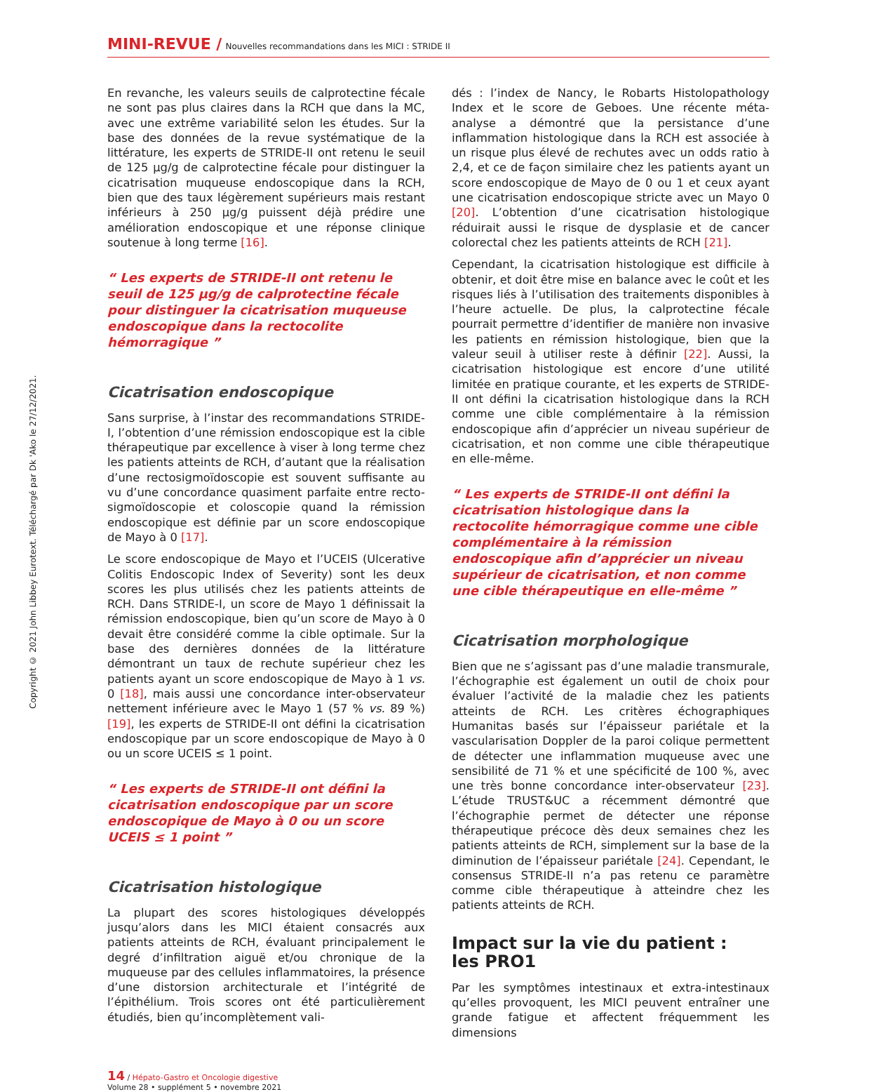Copyright © 2021 John Libbey Eurotext. Téléchargé par Dk 'Ako le 27/12/2021.
MINI-REVUE / Nouvelles recommandations dans les MICI : STRIDE II
En revanche, les valeurs seuils de calprotectine fécale ne sont pas plus claires dans la RCH que dans la MC, avec une extrême variabilité selon les études. Sur la base des données de la revue systématique de la littérature, les experts de STRIDE-II ont retenu le seuil de 125 µg/g de calprotectine fécale pour distinguer la cicatrisation muqueuse endoscopique dans la RCH, bien que des taux légèrement supérieurs mais restant inférieurs à 250 µg/g puissent déjà prédire une amélioration endoscopique et une réponse clinique soutenue à long terme [16].
“ Les experts de STRIDE-II ont retenu le seuil de 125 µg/g de calprotectine fécale pour distinguer la cicatrisation muqueuse endoscopique dans la rectocolite hémorragique ”
Cicatrisation endoscopique
Sans surprise, à l’instar des recommandations STRIDE-I, l’obtention d’une rémission endoscopique est la cible thérapeutique par excellence à viser à long terme chez les patients atteints de RCH, d’autant que la réalisation d’une rectosigmoïdoscopie est souvent suffisante au vu d’une concordance quasiment parfaite entre recto-sigmoïdoscopie et coloscopie quand la rémission endoscopique est définie par un score endoscopique de Mayo à 0 [17].
Le score endoscopique de Mayo et l’UCEIS (Ulcerative Colitis Endoscopic Index of Severity) sont les deux scores les plus utilisés chez les patients atteints de RCH. Dans STRIDE-I, un score de Mayo 1 définissait la rémission endoscopique, bien qu’un score de Mayo à 0 devait être considéré comme la cible optimale. Sur la base des dernières données de la littérature démontrant un taux de rechute supérieur chez les patients ayant un score endoscopique de Mayo à 1 vs. 0 [18], mais aussi une concordance inter-observateur nettement inférieure avec le Mayo 1 (57 % vs. 89 %) [19], les experts de STRIDE-II ont défini la cicatrisation endoscopique par un score endoscopique de Mayo à 0 ou un score UCEIS ≤ 1 point.
“ Les experts de STRIDE-II ont défini la cicatrisation endoscopique par un score endoscopique de Mayo à 0 ou un score UCEIS ≤ 1 point ”
Cicatrisation histologique
La plupart des scores histologiques développés jusqu’alors dans les MICI étaient consacrés aux patients atteints de RCH, évaluant principalement le degré d’infiltration aiguë et/ou chronique de la muqueuse par des cellules inflammatoires, la présence d’une distorsion architecturale et l’intégrité de l’épithélium. Trois scores ont été particulièrement étudiés, bien qu’incomplètement vali-
dés : l’index de Nancy, le Robarts Histolopathology Index et le score de Geboes. Une récente méta-analyse a démontré que la persistance d’une inflammation histologique dans la RCH est associée à un risque plus élevé de rechutes avec un odds ratio à 2,4, et ce de façon similaire chez les patients ayant un score endoscopique de Mayo de 0 ou 1 et ceux ayant une cicatrisation endoscopique stricte avec un Mayo 0 [20]. L’obtention d’une cicatrisation histologique réduirait aussi le risque de dysplasie et de cancer colorectal chez les patients atteints de RCH [21].
Cependant, la cicatrisation histologique est difficile à obtenir, et doit être mise en balance avec le coût et les risques liés à l’utilisation des traitements disponibles à l’heure actuelle. De plus, la calprotectine fécale pourrait permettre d’identifier de manière non invasive les patients en rémission histologique, bien que la valeur seuil à utiliser reste à définir [22]. Aussi, la cicatrisation histologique est encore d’une utilité limitée en pratique courante, et les experts de STRIDE-II ont défini la cicatrisation histologique dans la RCH comme une cible complémentaire à la rémission endoscopique afin d’apprécier un niveau supérieur de cicatrisation, et non comme une cible thérapeutique en elle-même.
“ Les experts de STRIDE-II ont défini la cicatrisation histologique dans la rectocolite hémorragique comme une cible complémentaire à la rémission endoscopique afin d’apprécier un niveau supérieur de cicatrisation, et non comme une cible thérapeutique en elle-même ”
Cicatrisation morphologique
Bien que ne s’agissant pas d’une maladie transmurale, l’échographie est également un outil de choix pour évaluer l’activité de la maladie chez les patients atteints de RCH. Les critères échographiques Humanitas basés sur l’épaisseur pariétale et la vascularisation Doppler de la paroi colique permettent de détecter une inflammation muqueuse avec une sensibilité de 71 % et une spécificité de 100 %, avec une très bonne concordance inter-observateur [23]. L’étude TRUST&UC a récemment démontré que l’échographie permet de détecter une réponse thérapeutique précoce dès deux semaines chez les patients atteints de RCH, simplement sur la base de la diminution de l’épaisseur pariétale [24]. Cependant, le consensus STRIDE-II n’a pas retenu ce paramètre comme cible thérapeutique à atteindre chez les patients atteints de RCH.
Impact sur la vie du patient :
les PRO1
Par les symptômes intestinaux et extra-intestinaux qu’elles provoquent, les MICI peuvent entraîner une grande fatigue et affectent fréquemment les dimensions
14 / Hépato-Gastro et Oncologie digestive
Volume 28 • supplément 5 • novembre 2021